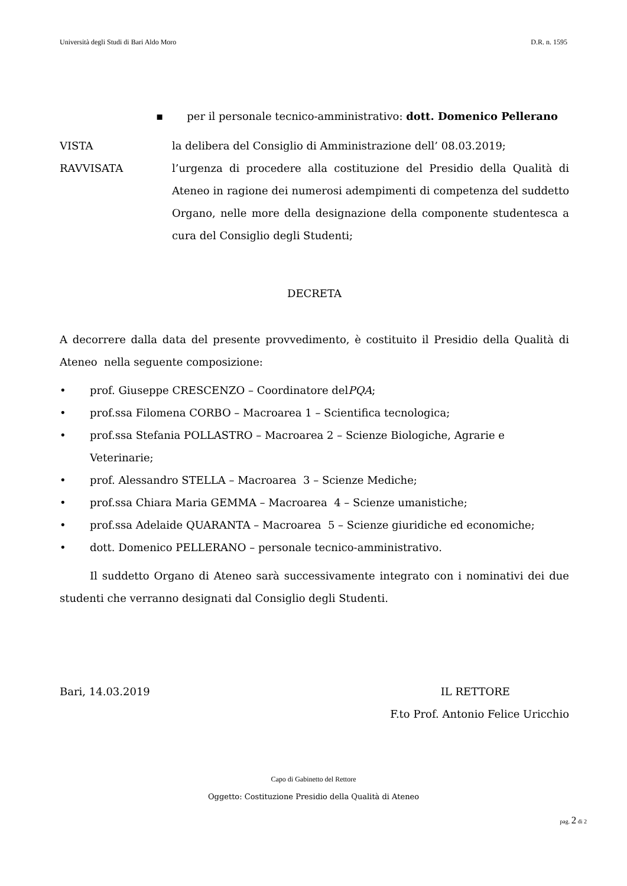Università degli Studi di Bari Aldo Moro D.R. n. 1595
▪ per il personale tecnico-amministrativo: dott. Domenico Pellerano
VISTA la delibera del Consiglio di Amministrazione dell’ 08.03.2019;
RAVVISATA l’urgenza di procedere alla costituzione del Presidio della Qualità di Ateneo in ragione dei numerosi adempimenti di competenza del suddetto Organo, nelle more della designazione della componente studentesca a cura del Consiglio degli Studenti;
DECRETA
A decorrere dalla data del presente provvedimento, è costituito il Presidio della Qualità di Ateneo nella seguente composizione:
• prof. Giuseppe CRESCENZO – Coordinatore del PQA;
• prof.ssa Filomena CORBO – Macroarea 1 – Scientifica tecnologica;
• prof.ssa Stefania POLLASTRO – Macroarea 2 – Scienze Biologiche, Agrarie e Veterinarie;
• prof. Alessandro STELLA – Macroarea 3 – Scienze Mediche;
• prof.ssa Chiara Maria GEMMA – Macroarea 4 – Scienze umanistiche;
• prof.ssa Adelaide QUARANTA – Macroarea 5 – Scienze giuridiche ed economiche;
• dott. Domenico PELLERANO – personale tecnico-amministrativo.
Il suddetto Organo di Ateneo sarà successivamente integrato con i nominativi dei due studenti che verranno designati dal Consiglio degli Studenti.
Bari, 14.03.2019 IL RETTORE
F.to Prof. Antonio Felice Uricchio
Capo di Gabinetto del Rettore
Oggetto: Costituzione Presidio della Qualità di Ateneo
pag. 2 di 2